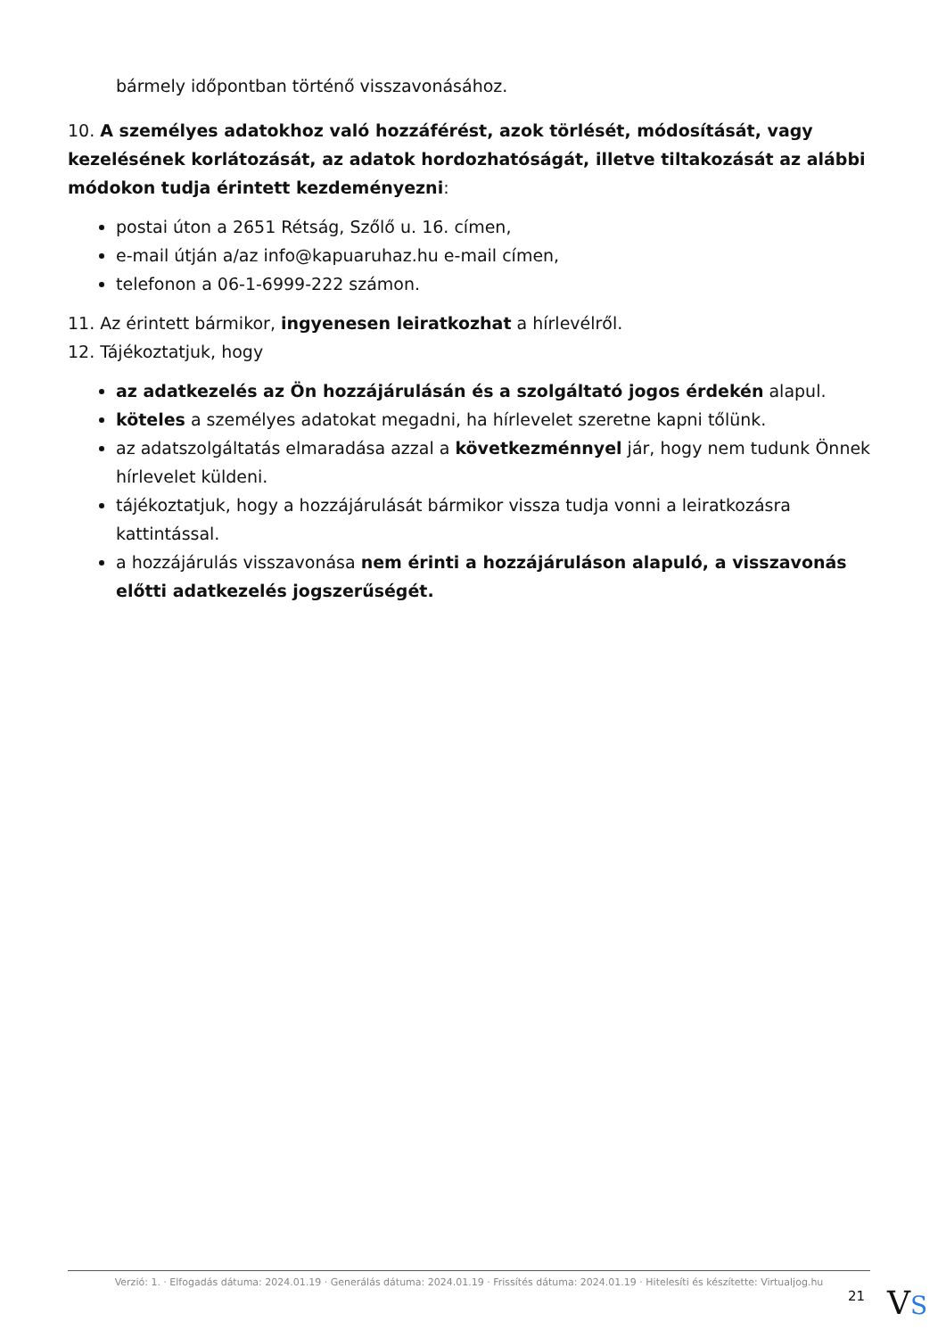bármely időpontban történő visszavonásához.
10. A személyes adatokhoz való hozzáférést, azok törlését, módosítását, vagy kezelésének korlátozását, az adatok hordozhatóságát, illetve tiltakozását az alábbi módokon tudja érintett kezdeményezni:
postai úton a 2651 Rétság, Szőlő u. 16. címen,
e-mail útján a/az info@kapuaruhaz.hu e-mail címen,
telefonon a 06-1-6999-222 számon.
11. Az érintett bármikor, ingyenesen leiratkozhat a hírlevélről.
12. Tájékoztatjuk, hogy
az adatkezelés az Ön hozzájárulásán és a szolgáltató jogos érdekén alapul.
köteles a személyes adatokat megadni, ha hírlevelet szeretne kapni tőlünk.
az adatszolgáltatás elmaradása azzal a következménnyel jár, hogy nem tudunk Önnek hírlevelet küldeni.
tájékoztatjuk, hogy a hozzájárulását bármikor vissza tudja vonni a leiratkozásra kattintással.
a hozzájárulás visszavonása nem érinti a hozzájáruláson alapuló, a visszavonás előtti adatkezelés jogszerűségét.
Verzió: 1. · Elfogadás dátuma: 2024.01.19 · Generálás dátuma: 2024.01.19 · Frissítés dátuma: 2024.01.19 · Hitelesíti és készítette: Virtualjog.hu
21
VS